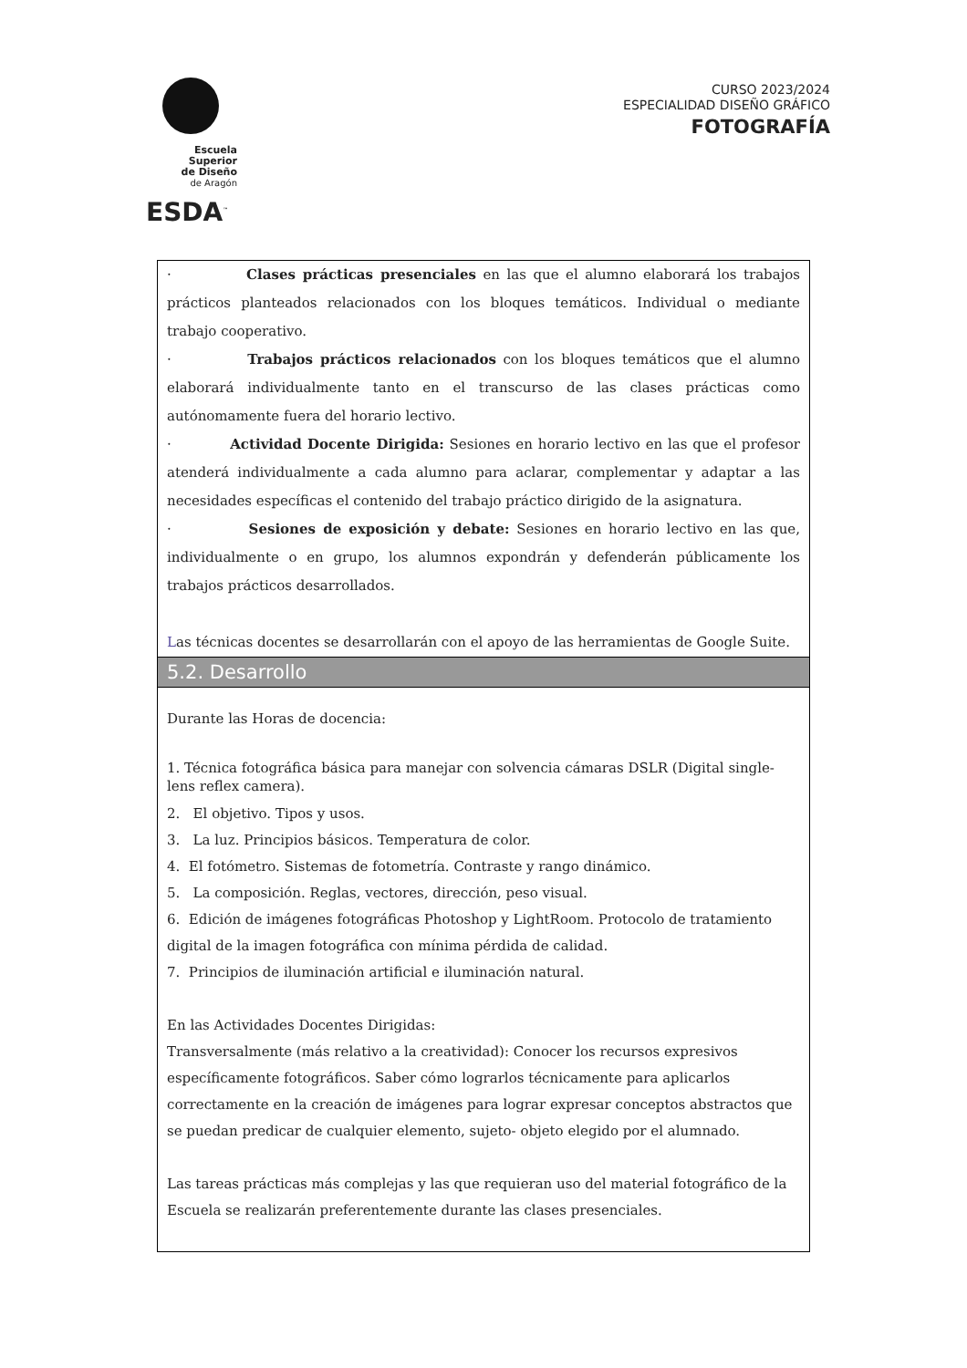Escuela Superior
de Diseño
de Aragón
ESDA<sup>™</sup>
CURSO 2023/2024
ESPECIALIDAD DISEÑO GRÁFICO
FOTOGRAFÍA
· Clases prácticas presenciales en las que el alumno elaborará los trabajos prácticos planteados relacionados con los bloques temáticos. Individual o mediante trabajo cooperativo.
· Trabajos prácticos relacionados con los bloques temáticos que el alumno elaborará individualmente tanto en el transcurso de las clases prácticas como autónomamente fuera del horario lectivo.
· Actividad Docente Dirigida: Sesiones en horario lectivo en las que el profesor atenderá individualmente a cada alumno para aclarar, complementar y adaptar a las necesidades específicas el contenido del trabajo práctico dirigido de la asignatura.
· Sesiones de exposición y debate: Sesiones en horario lectivo en las que, individualmente o en grupo, los alumnos expondrán y defenderán públicamente los trabajos prácticos desarrollados.
Las técnicas docentes se desarrollarán con el apoyo de las herramientas de Google Suite.
5.2. Desarrollo
Durante las Horas de docencia:
1. Técnica fotográfica básica para manejar con solvencia cámaras DSLR (Digital single-lens reflex camera).
2. El objetivo. Tipos y usos.
3. La luz. Principios básicos. Temperatura de color.
4. El fotómetro. Sistemas de fotometría. Contraste y rango dinámico.
5. La composición. Reglas, vectores, dirección, peso visual.
6. Edición de imágenes fotográficas Photoshop y LightRoom. Protocolo de tratamiento digital de la imagen fotográfica con mínima pérdida de calidad.
7. Principios de iluminación artificial e iluminación natural.
En las Actividades Docentes Dirigidas:
Transversalmente (más relativo a la creatividad): Conocer los recursos expresivos específicamente fotográficos. Saber cómo lograrlos técnicamente para aplicarlos correctamente en la creación de imágenes para lograr expresar conceptos abstractos que se puedan predicar de cualquier elemento, sujeto- objeto elegido por el alumnado.
Las tareas prácticas más complejas y las que requieran uso del material fotográfico de la Escuela se realizarán preferentemente durante las clases presenciales.